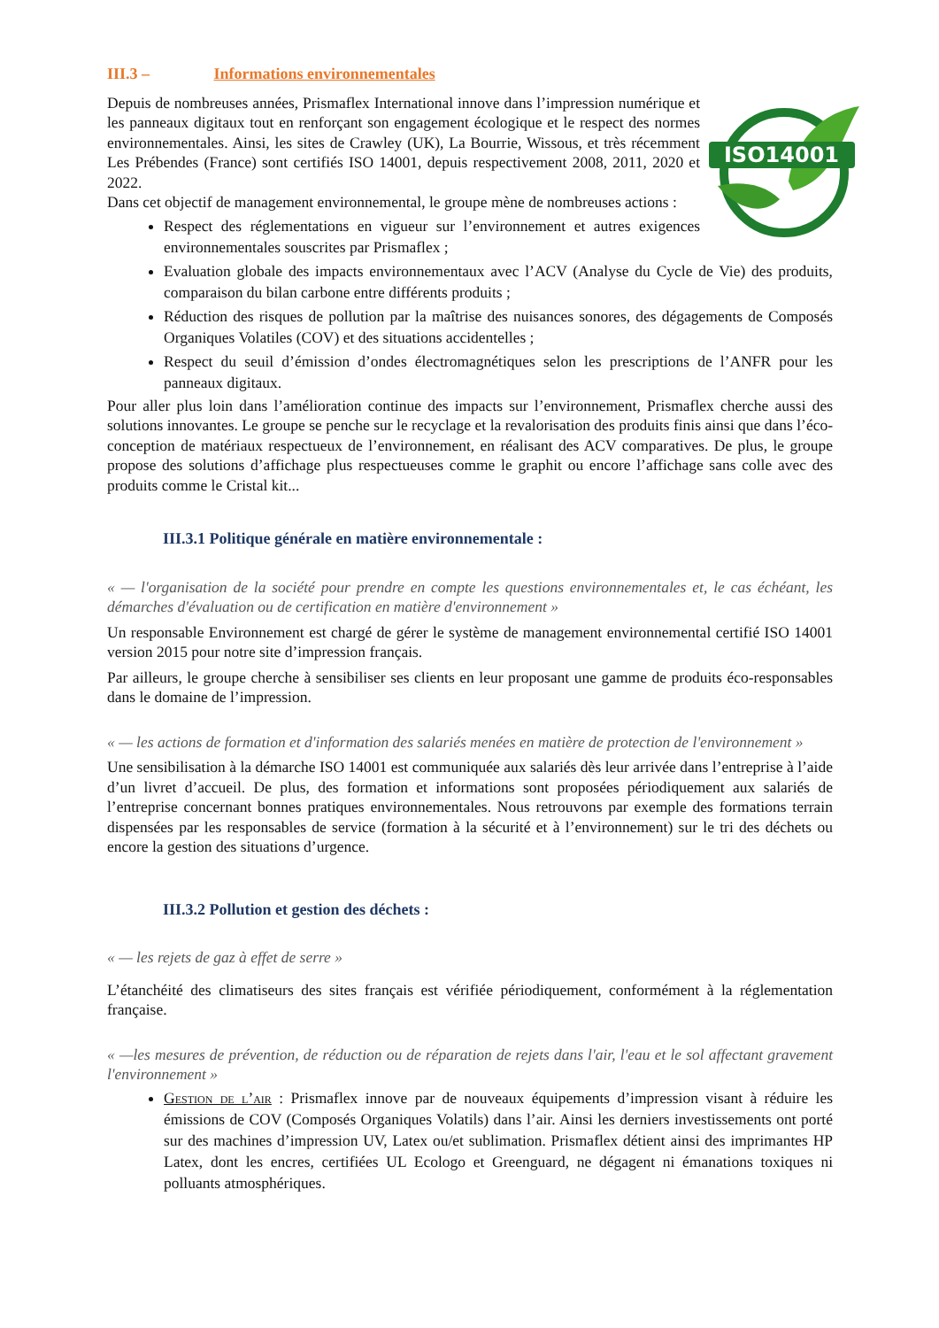III.3 – Informations environnementales
ISO14001
Depuis de nombreuses années, Prismaflex International innove dans l’impression numérique et les panneaux digitaux tout en renforçant son engagement écologique et le respect des normes environnementales. Ainsi, les sites de Crawley (UK), La Bourrie, Wissous, et très récemment Les Prébendes (France) sont certifiés ISO 14001, depuis respectivement 2008, 2011, 2020 et 2022.
Dans cet objectif de management environnemental, le groupe mène de nombreuses actions :
Respect des réglementations en vigueur sur l’environnement et autres exigences environnementales souscrites par Prismaflex ;
Evaluation globale des impacts environnementaux avec l’ACV (Analyse du Cycle de Vie) des produits, comparaison du bilan carbone entre différents produits ;
Réduction des risques de pollution par la maîtrise des nuisances sonores, des dégagements de Composés Organiques Volatiles (COV) et des situations accidentelles ;
Respect du seuil d’émission d’ondes électromagnétiques selon les prescriptions de l’ANFR pour les panneaux digitaux.
Pour aller plus loin dans l’amélioration continue des impacts sur l’environnement, Prismaflex cherche aussi des solutions innovantes. Le groupe se penche sur le recyclage et la revalorisation des produits finis ainsi que dans l’éco-conception de matériaux respectueux de l’environnement, en réalisant des ACV comparatives. De plus, le groupe propose des solutions d’affichage plus respectueuses comme le graphit ou encore l’affichage sans colle avec des produits comme le Cristal kit...
III.3.1 Politique générale en matière environnementale :
« — l'organisation de la société pour prendre en compte les questions environnementales et, le cas échéant, les démarches d'évaluation ou de certification en matière d'environnement »
Un responsable Environnement est chargé de gérer le système de management environnemental certifié ISO 14001 version 2015 pour notre site d’impression français.
Par ailleurs, le groupe cherche à sensibiliser ses clients en leur proposant une gamme de produits éco-responsables dans le domaine de l’impression.
« — les actions de formation et d'information des salariés menées en matière de protection de l'environnement »
Une sensibilisation à la démarche ISO 14001 est communiquée aux salariés dès leur arrivée dans l’entreprise à l’aide d’un livret d’accueil. De plus, des formation et informations sont proposées périodiquement aux salariés de l’entreprise concernant bonnes pratiques environnementales. Nous retrouvons par exemple des formations terrain dispensées par les responsables de service (formation à la sécurité et à l’environnement) sur le tri des déchets ou encore la gestion des situations d’urgence.
III.3.2 Pollution et gestion des déchets :
« — les rejets de gaz à effet de serre »
L’étanchéité des climatiseurs des sites français est vérifiée périodiquement, conformément à la réglementation française.
« —les mesures de prévention, de réduction ou de réparation de rejets dans l'air, l'eau et le sol affectant gravement l'environnement »
Gestion de l’air : Prismaflex innove par de nouveaux équipements d’impression visant à réduire les émissions de COV (Composés Organiques Volatils) dans l’air. Ainsi les derniers investissements ont porté sur des machines d’impression UV, Latex ou/et sublimation. Prismaflex détient ainsi des imprimantes HP Latex, dont les encres, certifiées UL Ecologo et Greenguard, ne dégagent ni émanations toxiques ni polluants atmosphériques.